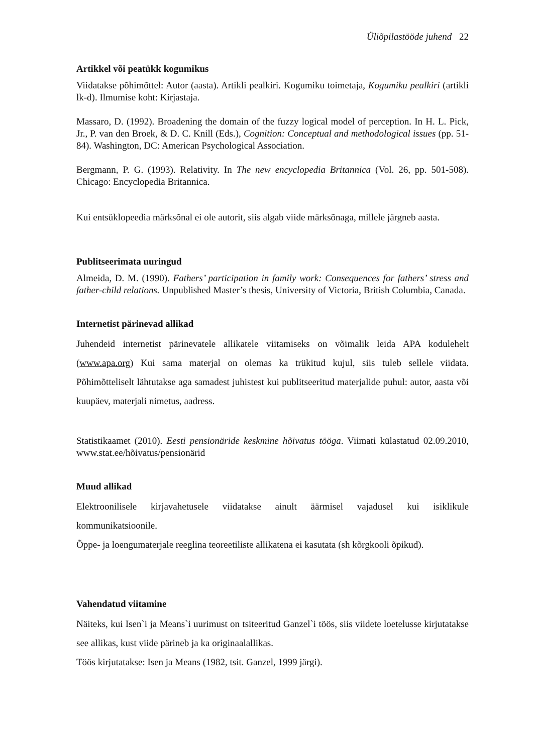Üliõpilastööde juhend 22
Artikkel või peatükk kogumikus
Viidatakse põhimõttel: Autor (aasta). Artikli pealkiri. Kogumiku toimetaja, Kogumiku pealkiri (artikli lk-d). Ilmumise koht: Kirjastaja.
Massaro, D. (1992). Broadening the domain of the fuzzy logical model of perception. In H. L. Pick, Jr., P. van den Broek, & D. C. Knill (Eds.), Cognition: Conceptual and methodological issues (pp. 51-84). Washington, DC: American Psychological Association.
Bergmann, P. G. (1993). Relativity. In The new encyclopedia Britannica (Vol. 26, pp. 501-508). Chicago: Encyclopedia Britannica.
Kui entsüklopeedia märksõnal ei ole autorit, siis algab viide märksõnaga, millele järgneb aasta.
Publitseerimata uuringud
Almeida, D. M. (1990). Fathers’ participation in family work: Consequences for fathers’ stress and father-child relations. Unpublished Master’s thesis, University of Victoria, British Columbia, Canada.
Internetist pärinevad allikad
Juhendeid internetist pärinevatele allikatele viitamiseks on võimalik leida APA kodulehelt (www.apa.org) Kui sama materjal on olemas ka trükitud kujul, siis tuleb sellele viidata. Põhimõtteliselt lähtutakse aga samadest juhistest kui publitseeritud materjalide puhul: autor, aasta või kuupäev, materjali nimetus, aadress.
Statistikaamet (2010). Eesti pensionäride keskmine hõivatus tööga. Viimati külastatud 02.09.2010, www.stat.ee/hõivatus/pensionärid
Muud allikad
Elektroonilisele kirjavahetusele viidatakse ainult äärmisel vajadusel kui isiklikule kommunikatsioonile.
Õppe- ja loengumaterjale reeglina teoreetiliste allikatena ei kasutata (sh kõrgkooli õpikud).
Vahendatud viitamine
Näiteks, kui Isen`i ja Means`i uurimust on tsiteeritud Ganzel`i töös, siis viidete loetelusse kirjutatakse see allikas, kust viide pärineb ja ka originaalallikas.
Töös kirjutatakse: Isen ja Means (1982, tsit. Ganzel, 1999 järgi).